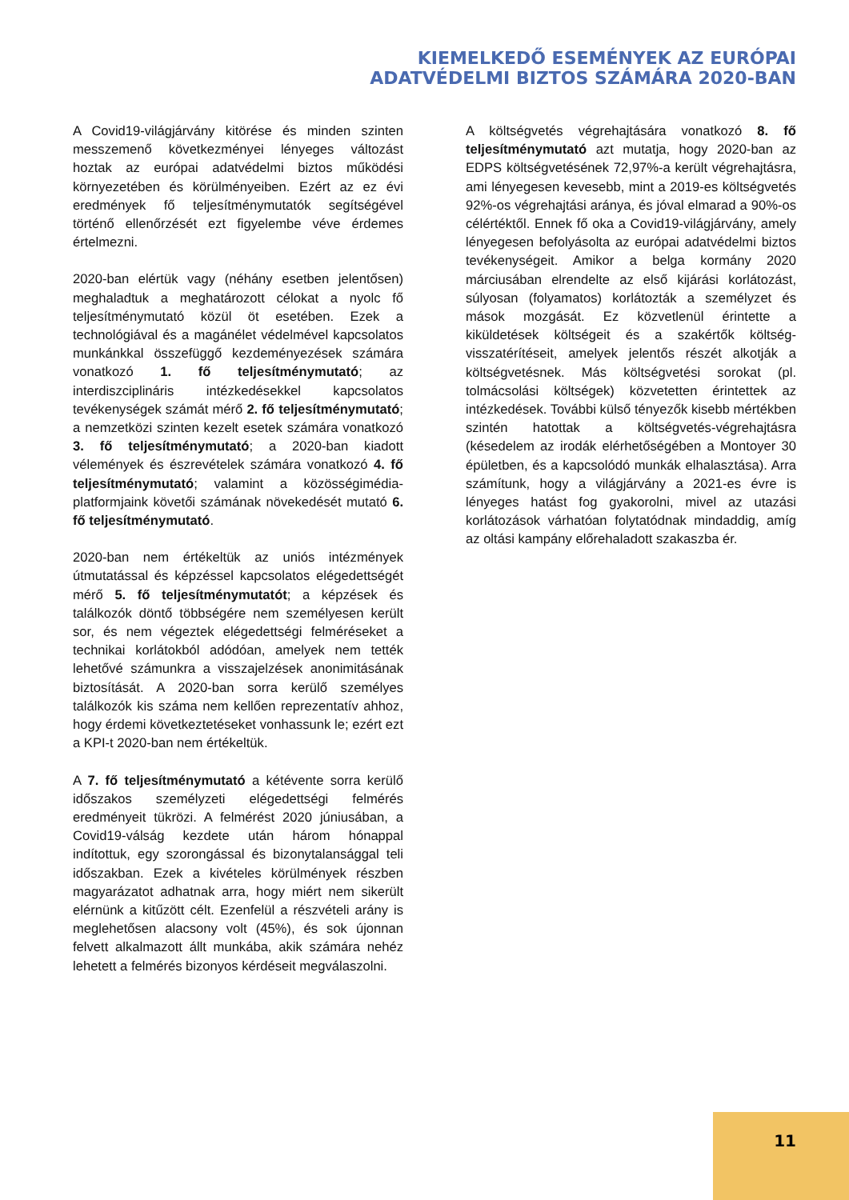KIEMELKEDŐ ESEMÉNYEK AZ EURÓPAI
ADATVÉDELMI BIZTOS SZÁMÁRA 2020-BAN
A Covid19-világjárvány kitörése és minden szinten messzemenő következményei lényeges változást hoztak az európai adatvédelmi biztos működési környezetében és körülményeiben. Ezért az ez évi eredmények fő teljesítménymutatók segítségével történő ellenőrzését ezt figyelembe véve érdemes értelmezni.
2020-ban elértük vagy (néhány esetben jelentősen) meghaladtuk a meghatározott célokat a nyolc fő teljesítménymutató közül öt esetében. Ezek a technológiával és a magánélet védelmével kapcsolatos munkánkkal összefüggő kezdeményezések számára vonatkozó 1. fő teljesítménymutató; az interdiszciplináris intézkedésekkel kapcsolatos tevékenységek számát mérő 2. fő teljesítménymutató; a nemzetközi szinten kezelt esetek számára vonatkozó 3. fő teljesítménymutató; a 2020-ban kiadott vélemények és észrevételek számára vonatkozó 4. fő teljesítménymutató; valamint a közösségimédia-platformjaink követői számának növekedését mutató 6. fő teljesítménymutató.
2020-ban nem értékeltük az uniós intézmények útmutatással és képzéssel kapcsolatos elégedettségét mérő 5. fő teljesítménymutatót; a képzések és találkozók döntő többségére nem személyesen került sor, és nem végeztek elégedettségi felméréseket a technikai korlátokból adódóan, amelyek nem tették lehetővé számunkra a visszajelzések anonimitásának biztosítását. A 2020-ban sorra kerülő személyes találkozók kis száma nem kellően reprezentatív ahhoz, hogy érdemi következtetéseket vonhassunk le; ezért ezt a KPI-t 2020-ban nem értékeltük.
A 7. fő teljesítménymutató a kétévente sorra kerülő időszakos személyzeti elégedettségi felmérés eredményeit tükrözi. A felmérést 2020 júniusában, a Covid19-válság kezdete után három hónappal indítottuk, egy szorongással és bizonytalansággal teli időszakban. Ezek a kivételes körülmények részben magyarázatot adhatnak arra, hogy miért nem sikerült elérnünk a kitűzött célt. Ezenfelül a részvételi arány is meglehetősen alacsony volt (45%), és sok újonnan felvett alkalmazott állt munkába, akik számára nehéz lehetett a felmérés bizonyos kérdéseit megválaszolni.
A költségvetés végrehajtására vonatkozó 8. fő teljesítménymutató azt mutatja, hogy 2020-ban az EDPS költségvetésének 72,97%-a került végrehajtásra, ami lényegesen kevesebb, mint a 2019-es költségvetés 92%-os végrehajtási aránya, és jóval elmarad a 90%-os célértéktől. Ennek fő oka a Covid19-világjárvány, amely lényegesen befolyásolta az európai adatvédelmi biztos tevékenységeit. Amikor a belga kormány 2020 márciusában elrendelte az első kijárási korlátozást, súlyosan (folyamatos) korlátozták a személyzet és mások mozgását. Ez közvetlenül érintette a kiküldetések költségeit és a szakértők költség-visszatérítéseit, amelyek jelentős részét alkotják a költségvetésnek. Más költségvetési sorokat (pl. tolmácsolási költségek) közvetetten érintettek az intézkedések. További külső tényezők kisebb mértékben szintén hatottak a költségvetés-végrehajtásra (késedelem az irodák elérhetőségében a Montoyer 30 épületben, és a kapcsolódó munkák elhalasztása). Arra számítunk, hogy a világjárvány a 2021-es évre is lényeges hatást fog gyakorolni, mivel az utazási korlátozások várhatóan folytatódnak mindaddig, amíg az oltási kampány előrehaladott szakaszba ér.
11